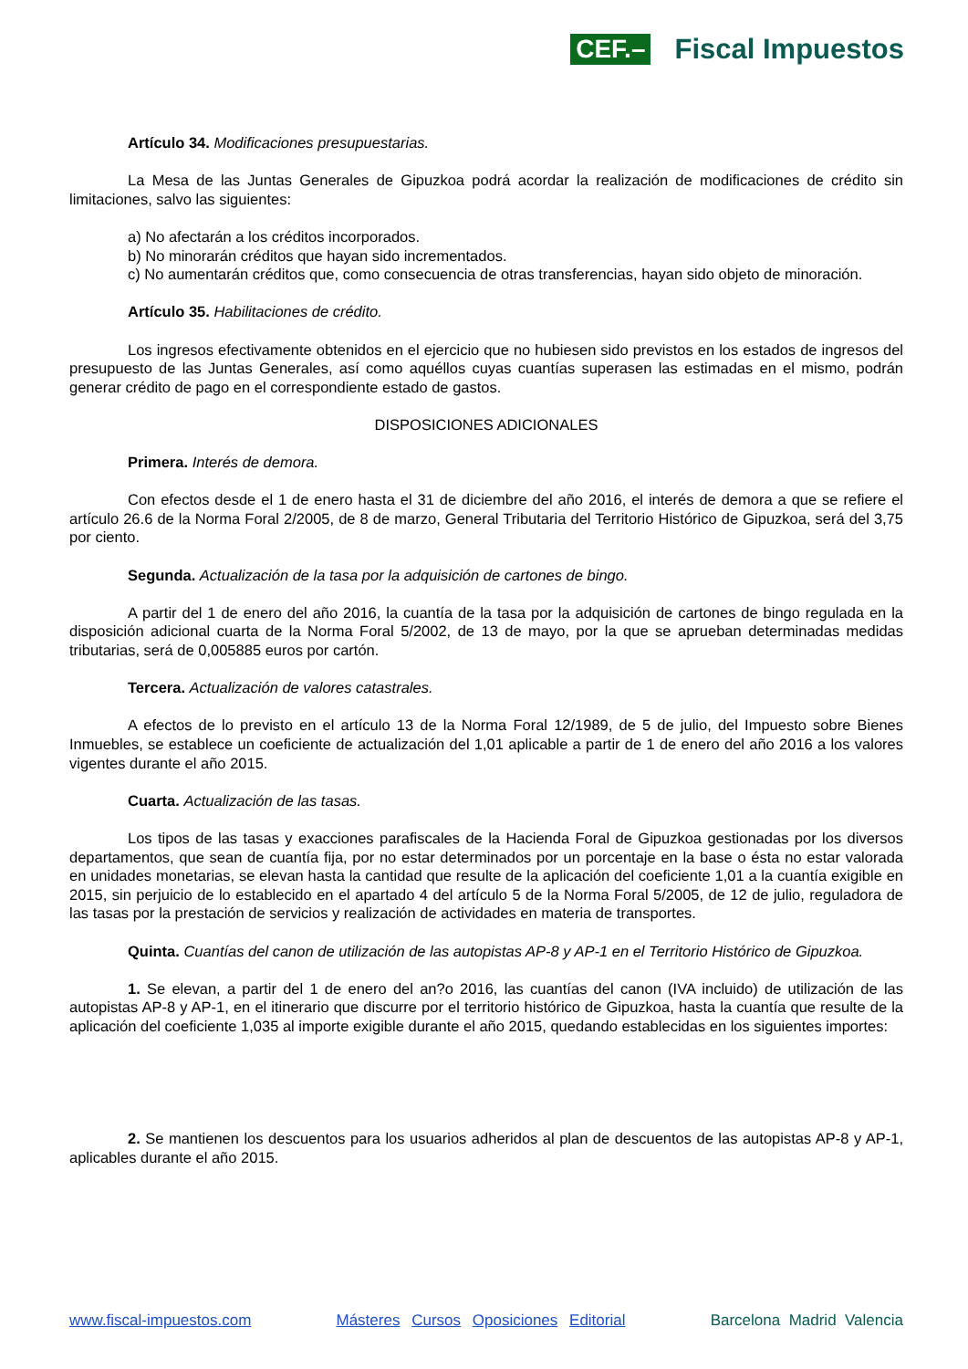CEF.– Fiscal Impuestos
Artículo 34. Modificaciones presupuestarias.
La Mesa de las Juntas Generales de Gipuzkoa podrá acordar la realización de modificaciones de crédito sin limitaciones, salvo las siguientes:
a) No afectarán a los créditos incorporados.
b) No minorarán créditos que hayan sido incrementados.
c) No aumentarán créditos que, como consecuencia de otras transferencias, hayan sido objeto de minoración.
Artículo 35. Habilitaciones de crédito.
Los ingresos efectivamente obtenidos en el ejercicio que no hubiesen sido previstos en los estados de ingresos del presupuesto de las Juntas Generales, así como aquéllos cuyas cuantías superasen las estimadas en el mismo, podrán generar crédito de pago en el correspondiente estado de gastos.
DISPOSICIONES ADICIONALES
Primera. Interés de demora.
Con efectos desde el 1 de enero hasta el 31 de diciembre del año 2016, el interés de demora a que se refiere el artículo 26.6 de la Norma Foral 2/2005, de 8 de marzo, General Tributaria del Territorio Histórico de Gipuzkoa, será del 3,75 por ciento.
Segunda. Actualización de la tasa por la adquisición de cartones de bingo.
A partir del 1 de enero del año 2016, la cuantía de la tasa por la adquisición de cartones de bingo regulada en la disposición adicional cuarta de la Norma Foral 5/2002, de 13 de mayo, por la que se aprueban determinadas medidas tributarias, será de 0,005885 euros por cartón.
Tercera. Actualización de valores catastrales.
A efectos de lo previsto en el artículo 13 de la Norma Foral 12/1989, de 5 de julio, del Impuesto sobre Bienes Inmuebles, se establece un coeficiente de actualización del 1,01 aplicable a partir de 1 de enero del año 2016 a los valores vigentes durante el año 2015.
Cuarta. Actualización de las tasas.
Los tipos de las tasas y exacciones parafiscales de la Hacienda Foral de Gipuzkoa gestionadas por los diversos departamentos, que sean de cuantía fija, por no estar determinados por un porcentaje en la base o ésta no estar valorada en unidades monetarias, se elevan hasta la cantidad que resulte de la aplicación del coeficiente 1,01 a la cuantía exigible en 2015, sin perjuicio de lo establecido en el apartado 4 del artículo 5 de la Norma Foral 5/2005, de 12 de julio, reguladora de las tasas por la prestación de servicios y realización de actividades en materia de transportes.
Quinta. Cuantías del canon de utilización de las autopistas AP-8 y AP-1 en el Territorio Histórico de Gipuzkoa.
1. Se elevan, a partir del 1 de enero del an?o 2016, las cuantías del canon (IVA incluido) de utilización de las autopistas AP-8 y AP-1, en el itinerario que discurre por el territorio histórico de Gipuzkoa, hasta la cuantía que resulte de la aplicación del coeficiente 1,035 al importe exigible durante el año 2015, quedando establecidas en los siguientes importes:
2. Se mantienen los descuentos para los usuarios adheridos al plan de descuentos de las autopistas AP-8 y AP-1, aplicables durante el año 2015.
www.fiscal-impuestos.com Másteres Cursos Oposiciones Editorial Barcelona Madrid Valencia